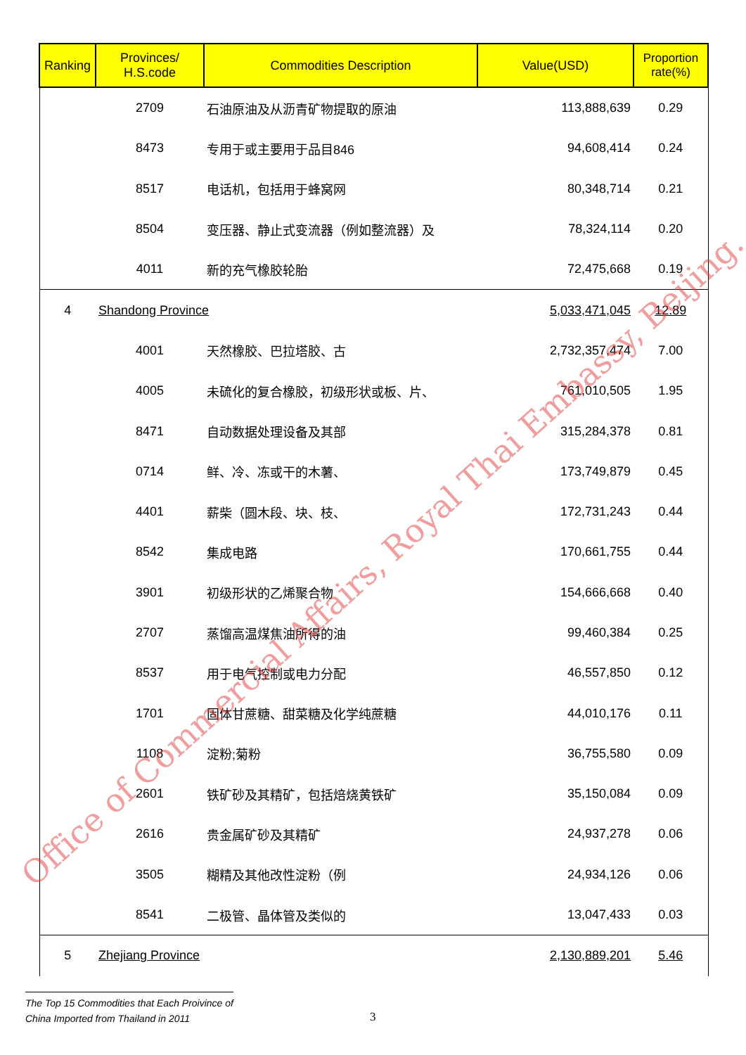| Ranking | Provinces/ H.S.code | Commodities Description | Value(USD) | Proportion rate(%) |
| --- | --- | --- | --- | --- |
| | 2709 | 石油原油及从沥青矿物提取的原油 | 113,888,639 | 0.29 |
| | 8473 | 专用于或主要用于品目846 | 94,608,414 | 0.24 |
| | 8517 | 电话机，包括用于蜂窝网 | 80,348,714 | 0.21 |
| | 8504 | 变压器、静止式变流器（例如整流器）及 | 78,324,114 | 0.20 |
| | 4011 | 新的充气橡胶轮胎 | 72,475,668 | 0.19 |
| 4 | Shandong Province | | 5,033,471,045 | 12.89 |
| | 4001 | 天然橡胶、巴拉塔胶、古 | 2,732,357,474 | 7.00 |
| | 4005 | 未硫化的复合橡胶，初级形状或板、片、 | 761,010,505 | 1.95 |
| | 8471 | 自动数据处理设备及其部 | 315,284,378 | 0.81 |
| | 0714 | 鲜、冷、冻或干的木薯、 | 173,749,879 | 0.45 |
| | 4401 | 薪柴（圆木段、块、枝、 | 172,731,243 | 0.44 |
| | 8542 | 集成电路 | 170,661,755 | 0.44 |
| | 3901 | 初级形状的乙烯聚合物 | 154,666,668 | 0.40 |
| | 2707 | 蒸馏高温煤焦油所得的油 | 99,460,384 | 0.25 |
| | 8537 | 用于电气控制或电力分配 | 46,557,850 | 0.12 |
| | 1701 | 固体甘蔗糖、甜菜糖及化学纯蔗糖 | 44,010,176 | 0.11 |
| | 1108 | 淀粉;菊粉 | 36,755,580 | 0.09 |
| | 2601 | 铁矿砂及其精矿，包括焙烧黄铁矿 | 35,150,084 | 0.09 |
| | 2616 | 贵金属矿砂及其精矿 | 24,937,278 | 0.06 |
| | 3505 | 糊精及其他改性淀粉（例 | 24,934,126 | 0.06 |
| | 8541 | 二极管、晶体管及类似的 | 13,047,433 | 0.03 |
| 5 | Zhejiang Province | | 2,130,889,201 | 5.46 |
Office of Commercial Affairs, Royal Thai Embassy, Beijing.
The Top 15 Commodities that Each Proivince of
China Imported from Thailand in 2011
3